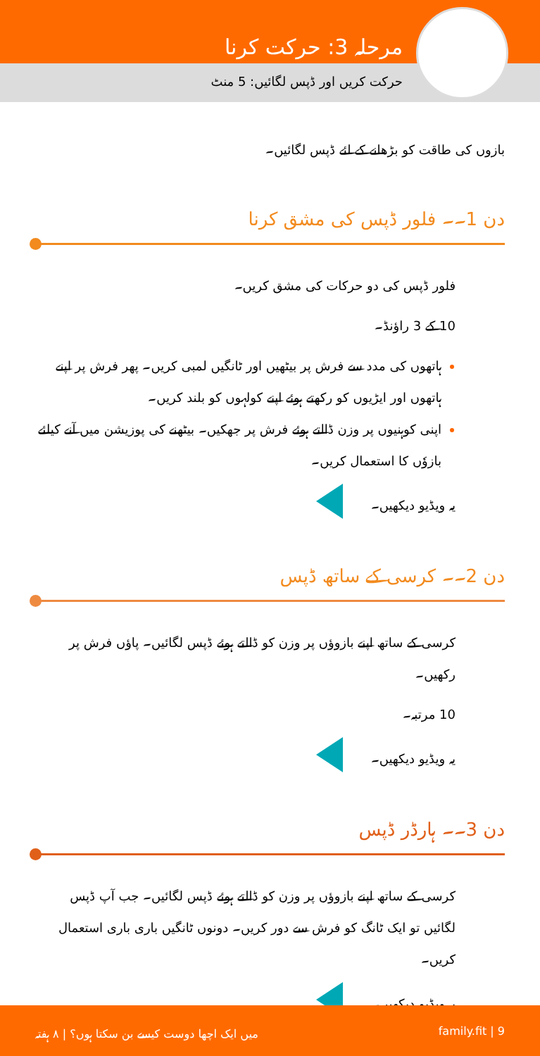مرحلہ 3: حرکت کرنا
حرکت کریں اور ڈپس لگائیں: 5 منٹ
بازوں کی طاقت کو بڑھانے کے لئے ڈپس لگائیں۔
دن 1۔۔ فلور ڈپس کی مشق کرنا
فلور ڈپس کی دو حرکات کی مشق کریں۔
10 کے 3 راؤنڈ۔
ہاتھوں کی مدد سے فرش پر بیٹھیں اور ٹانگیں لمبی کریں۔ پھر فرش پر اپنے ہاتھوں اور ایڑیوں کو رکھتے ہوئے اپنے کولہوں کو بلند کریں۔
اپنی کوہنیوں پر وزن ڈالتے ہوئے فرش پر جھکیں۔ بیٹھنے کی پوزیشن میں آنے کیلئے بازوٗں کا استعمال کریں۔
یہ ویڈیو دیکھیں۔
دن 2۔۔ کرسی کے ساتھ ڈپس
کرسی کے ساتھ اپنے بازوؤں پر وزن کو ڈالتے ہوئے ڈپس لگائیں۔ پاؤں فرش پر رکھیں۔
10 مرتبہ۔
یہ ویڈیو دیکھیں۔
دن 3۔۔ ہارڈر ڈپس
کرسی کے ساتھ اپنے بازوؤں پر وزن کو ڈالتے ہوئے ڈپس لگائیں۔ جب آپ ڈپس لگائیں تو ایک ٹانگ کو فرش سے دور کریں۔ دونوں ٹانگیں باری باری استعمال کریں۔
یہ ویڈیو دیکھیں۔
میں ایک اچھا دوست کیسے بن سکتا ہوں؟ | ۸ ہفتہ family.fit | 9